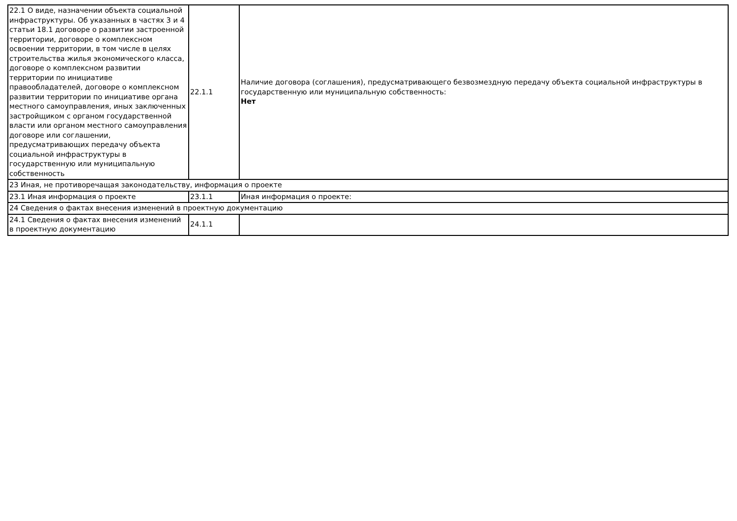| 22.1 О виде, назначении объекта социальной инфраструктуры. Об указанных в частях 3 и 4 статьи 18.1 договоре о развитии застроенной территории, договоре о комплексном освоении территории, в том числе в целях строительства жилья экономического класса, договоре о комплексном развитии территории по инициативе правообладателей, договоре о комплексном развитии территории по инициативе органа местного самоуправления, иных заключенных застройщиком с органом государственной власти или органом местного самоуправления договоре или соглашении, предусматривающих передачу объекта социальной инфраструктуры в государственную или муниципальную собственность | 22.1.1 | Наличие договора (соглашения), предусматривающего безвозмездную передачу объекта социальной инфраструктуры в государственную или муниципальную собственность: Нет |
| 23 Иная, не противоречащая законодательству, информация о проекте | | |
| 23.1 Иная информация о проекте | 23.1.1 | Иная информация о проекте: |
| 24 Сведения о фактах внесения изменений в проектную документацию | | |
| 24.1 Сведения о фактах внесения изменений в проектную документацию | 24.1.1 | |